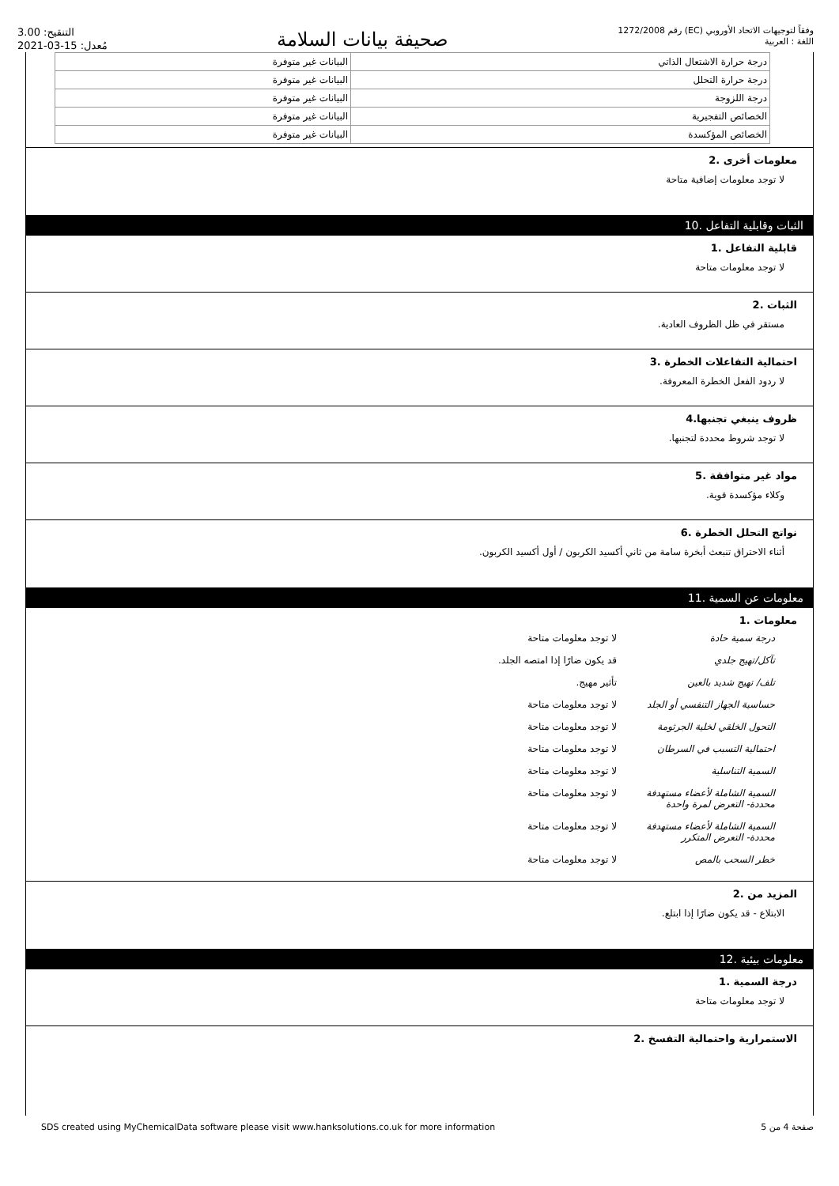التنقيح: 3.00
مُعدل: 15-03-2021
صحيفة بيانات السلامة
رقم 1272/2008 (EC) وفقاً لتوجيهات الاتحاد الأوروبي
اللغة : العربية
| درجة حرارة الاشتعال الذاتي | البيانات غير متوفرة |
| درجة حرارة التحلل | البيانات غير متوفرة |
| درجة اللزوجة | البيانات غير متوفرة |
| الخصائص التفجيرية | البيانات غير متوفرة |
| الخصائص المؤكسدة | البيانات غير متوفرة |
معلومات أخرى .2
لا توجد معلومات إضافية متاحة
الثبات وقابلية التفاعل .10
قابلية التفاعل .1
لا توجد معلومات متاحة
الثبات .2
مستقر في ظل الظروف العادية.
احتمالية التفاعلات الخطرة .3
لا ردود الفعل الخطرة المعروفة.
ظروف ينبغي تجنبها.4
لا توجد شروط محددة لتجنبها.
مواد غير متوافقة .5
وكلاء مؤكسدة قوية.
نواتج التحلل الخطرة .6
أثناء الاحتراق تنبعث أبخرة سامة من ثاني أكسيد الكربون / أول أكسيد الكربون.
معلومات عن السمية .11
معلومات .1
درجة سمية حادة لا توجد معلومات متاحة تآكل/تهيج جلدي قد يكون ضارًا إذا امتصه الجلد. تلف/ تهيج شديد بالعين تأثير مهيج. حساسية الجهاز التنفسي أو الجلد لا توجد معلومات متاحة التحول الخلقي لخلية الجرثومة لا توجد معلومات متاحة احتمالية التسبب في السرطان لا توجد معلومات متاحة السمية التناسلية لا توجد معلومات متاحة السمية الشاملة لأعضاء مستهدفة محددة- التعرض لمرة واحدة لا توجد معلومات متاحة السمية الشاملة لأعضاء مستهدفة محددة- التعرض المتكرر لا توجد معلومات متاحة خطر السحب بالمص لا توجد معلومات متاحة
المزيد من .2
الابتلاع - قد يكون ضارًا إذا ابتلع.
معلومات بيئية .12
درجة السمية .1
لا توجد معلومات متاحة
الاستمرارية واحتمالية التفسخ .2
SDS created using MyChemicalData software please visit www.hanksolutions.co.uk for more information صفحة 4 من 5